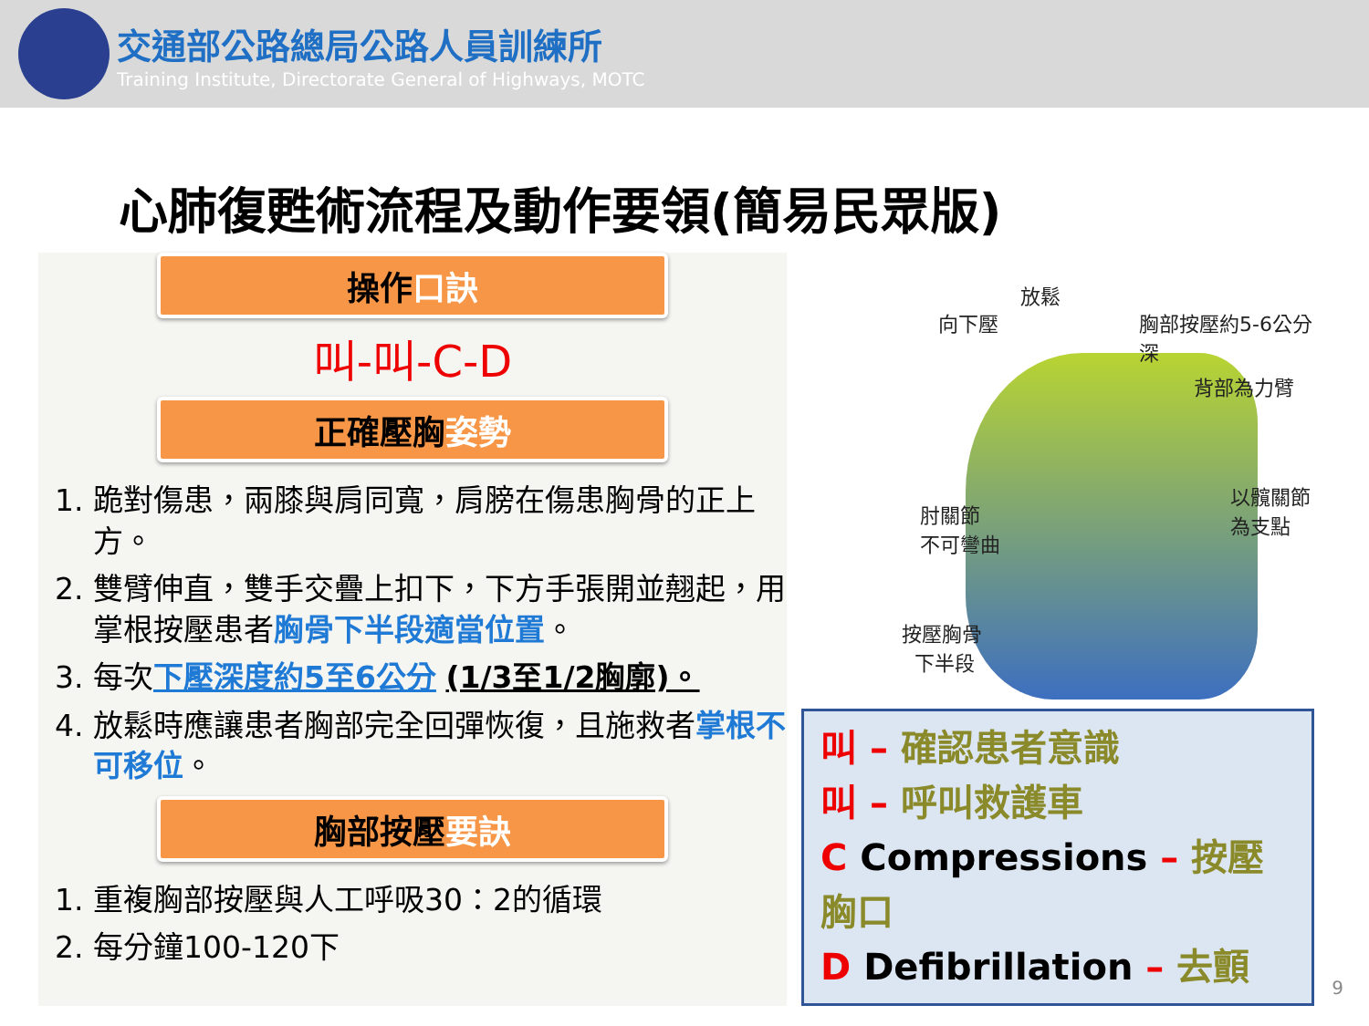交通部公路總局公路人員訓練所
Training Institute, Directorate General of Highways, MOTC
心肺復甦術流程及動作要領(簡易民眾版)
操作口訣
叫-叫-C-D
正確壓胸姿勢
1. 跪對傷患，兩膝與肩同寬，肩膀在傷患胸骨的正上方。
2. 雙臂伸直，雙手交疊上扣下，下方手張開並翹起，用掌根按壓患者胸骨下半段適當位置。
3. 每次下壓深度約5至6公分 (1/3至1/2胸廓)。
4. 放鬆時應讓患者胸部完全回彈恢復，且施救者掌根不可移位。
胸部按壓要訣
1. 重複胸部按壓與人工呼吸30：2的循環
2. 每分鐘100-120下
向下壓
放鬆
胸部按壓約5-6公分深
背部為力臂
以髖關節
為支點 肘關節
不可彎曲
按壓胸骨
下半段
叫 – 確認患者意識
叫 – 呼叫救護車
C Compressions – 按壓胸口
D Defibrillation – 去顫
9